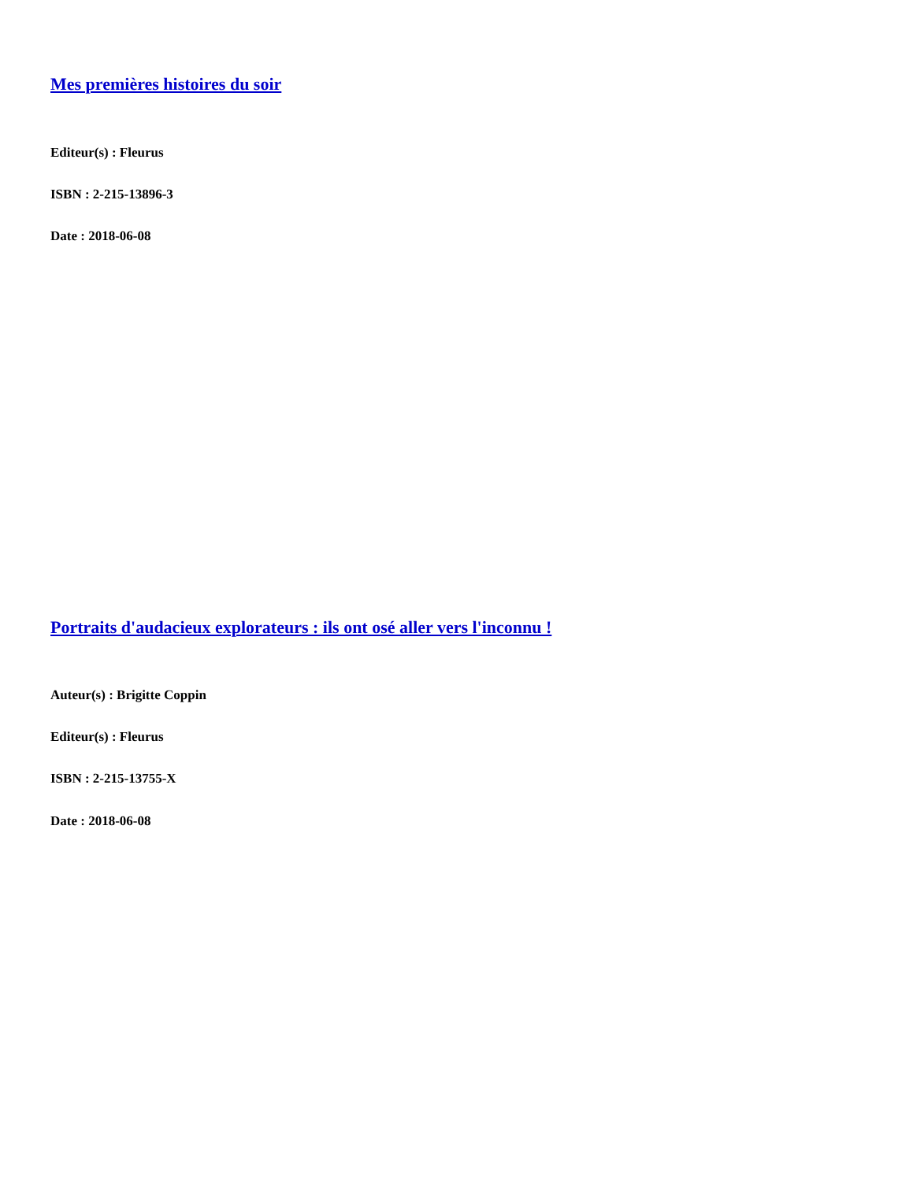Mes premières histoires du soir
Editeur(s) : Fleurus
ISBN : 2-215-13896-3
Date : 2018-06-08
Portraits d'audacieux explorateurs : ils ont osé aller vers l'inconnu !
Auteur(s) : Brigitte Coppin
Editeur(s) : Fleurus
ISBN : 2-215-13755-X
Date : 2018-06-08